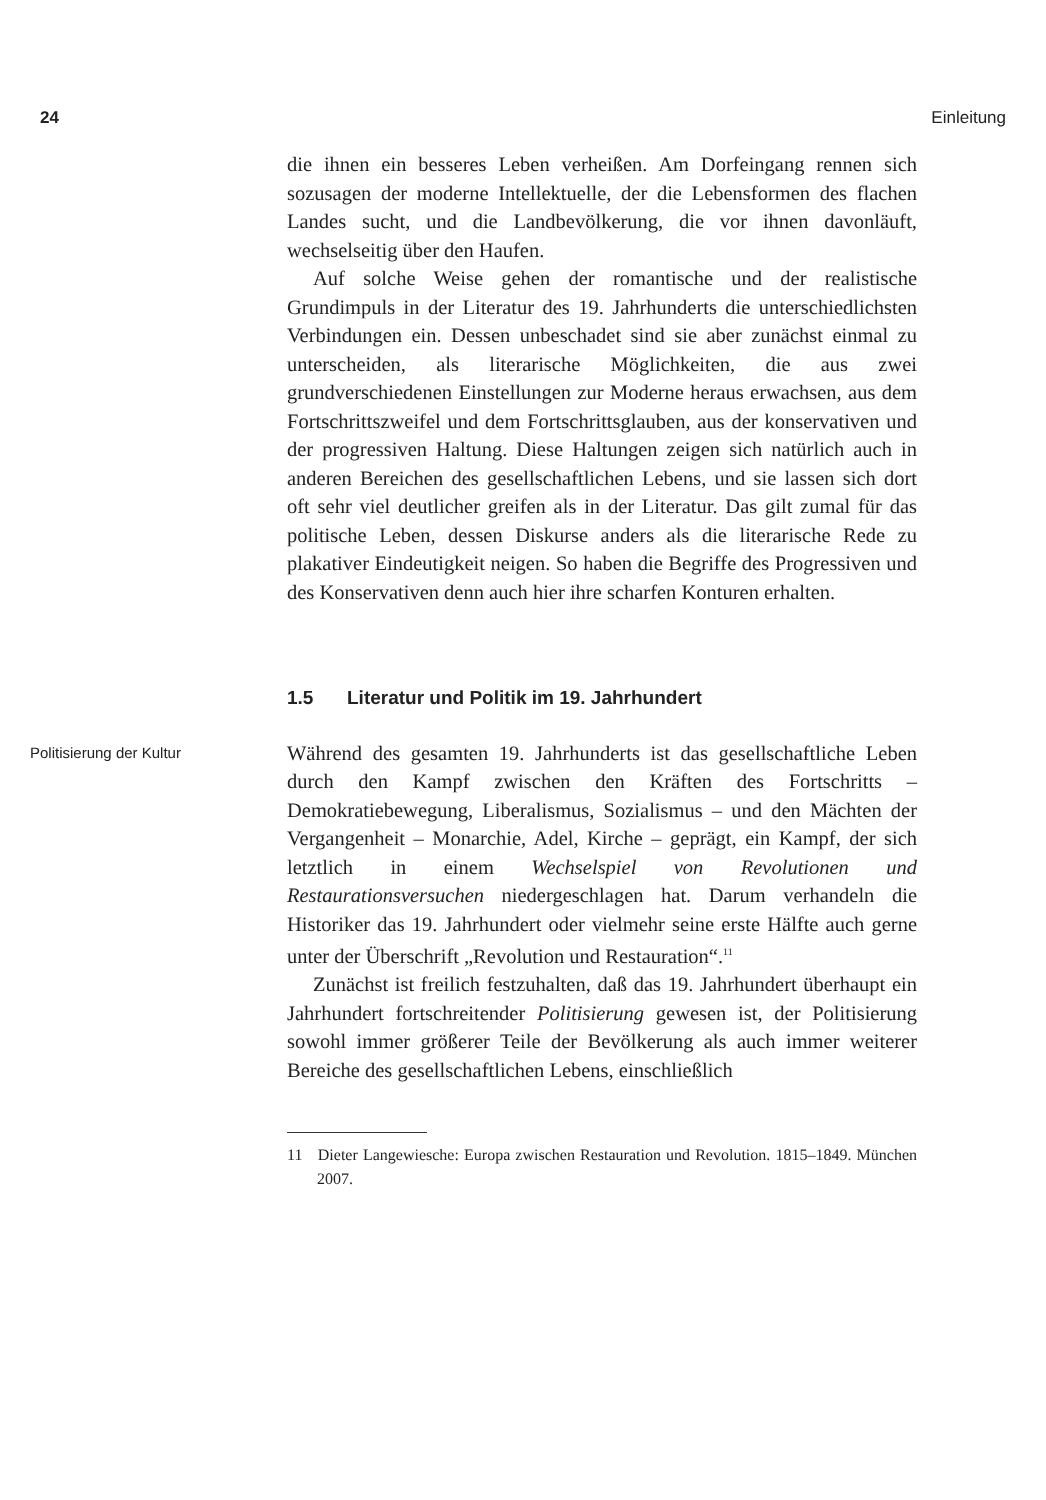24 Einleitung
die ihnen ein besseres Leben verheißen. Am Dorfeingang rennen sich sozusagen der moderne Intellektuelle, der die Lebensformen des flachen Landes sucht, und die Landbevölkerung, die vor ihnen davonläuft, wechselseitig über den Haufen.
Auf solche Weise gehen der romantische und der realistische Grundimpuls in der Literatur des 19. Jahrhunderts die unterschiedlichsten Verbindungen ein. Dessen unbeschadet sind sie aber zunächst einmal zu unterscheiden, als literarische Möglichkeiten, die aus zwei grundverschiedenen Einstellungen zur Moderne heraus erwachsen, aus dem Fortschrittszweifel und dem Fortschrittsglauben, aus der konservativen und der progressiven Haltung. Diese Haltungen zeigen sich natürlich auch in anderen Bereichen des gesellschaftlichen Lebens, und sie lassen sich dort oft sehr viel deutlicher greifen als in der Literatur. Das gilt zumal für das politische Leben, dessen Diskurse anders als die literarische Rede zu plakativer Eindeutigkeit neigen. So haben die Begriffe des Progressiven und des Konservativen denn auch hier ihre scharfen Konturen erhalten.
1.5 Literatur und Politik im 19. Jahrhundert
Politisierung der Kultur Während des gesamten 19. Jahrhunderts ist das gesellschaftliche Leben durch den Kampf zwischen den Kräften des Fortschritts – Demokratiebewegung, Liberalismus, Sozialismus – und den Mächten der Vergangenheit – Monarchie, Adel, Kirche – geprägt, ein Kampf, der sich letztlich in einem Wechselspiel von Revolutionen und Restaurationsversuchen niedergeschlagen hat. Darum verhandeln die Historiker das 19. Jahrhundert oder vielmehr seine erste Hälfte auch gerne unter der Überschrift „Revolution und Restauration“.<sup>11</sup>
Zunächst ist freilich festzuhalten, daß das 19. Jahrhundert überhaupt ein Jahrhundert fortschreitender Politisierung gewesen ist, der Politisierung sowohl immer größerer Teile der Bevölkerung als auch immer weiterer Bereiche des gesellschaftlichen Lebens, einschließlich
11 Dieter Langewiesche: Europa zwischen Restauration und Revolution. 1815–1849. München 2007.